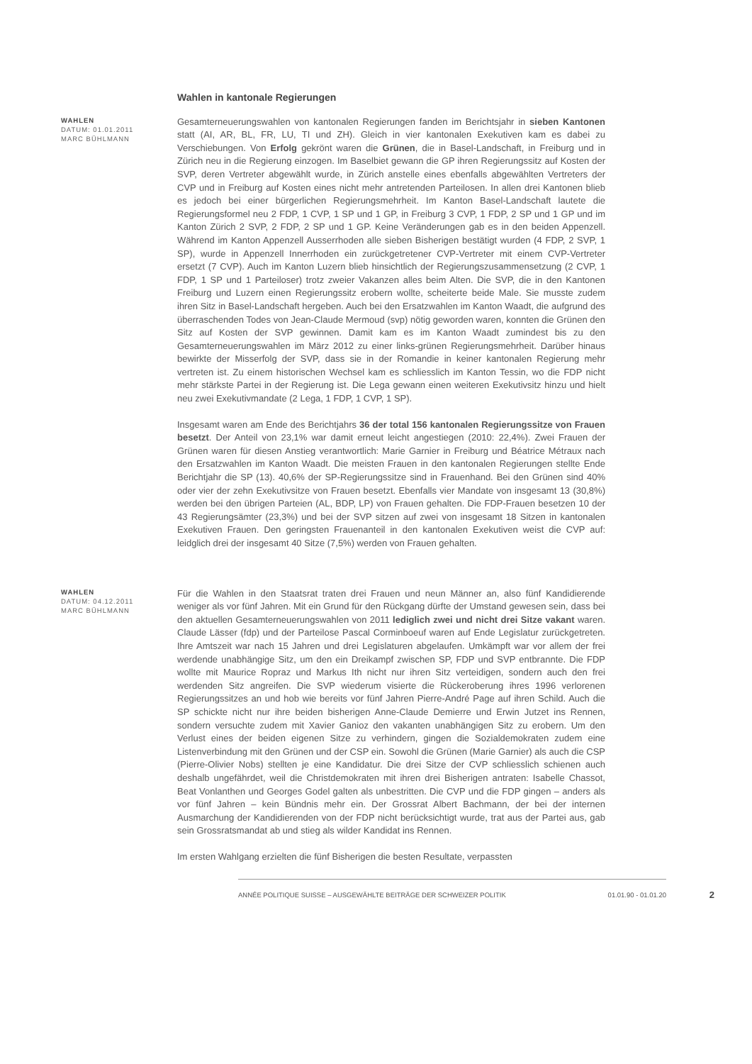Wahlen in kantonale Regierungen
WAHLEN
DATUM: 01.01.2011
MARC BÜHLMANN
Gesamterneuerungswahlen von kantonalen Regierungen fanden im Berichtsjahr in sieben Kantonen statt (AI, AR, BL, FR, LU, TI und ZH). Gleich in vier kantonalen Exekutiven kam es dabei zu Verschiebungen. Von Erfolg gekrönt waren die Grünen, die in Basel-Landschaft, in Freiburg und in Zürich neu in die Regierung einzogen. Im Baselbiet gewann die GP ihren Regierungssitz auf Kosten der SVP, deren Vertreter abgewählt wurde, in Zürich anstelle eines ebenfalls abgewählten Vertreters der CVP und in Freiburg auf Kosten eines nicht mehr antretenden Parteilosen. In allen drei Kantonen blieb es jedoch bei einer bürgerlichen Regierungsmehrheit. Im Kanton Basel-Landschaft lautete die Regierungsformel neu 2 FDP, 1 CVP, 1 SP und 1 GP, in Freiburg 3 CVP, 1 FDP, 2 SP und 1 GP und im Kanton Zürich 2 SVP, 2 FDP, 2 SP und 1 GP. Keine Veränderungen gab es in den beiden Appenzell. Während im Kanton Appenzell Ausserrhoden alle sieben Bisherigen bestätigt wurden (4 FDP, 2 SVP, 1 SP), wurde in Appenzell Innerrhoden ein zurückgetretener CVP-Vertreter mit einem CVP-Vertreter ersetzt (7 CVP). Auch im Kanton Luzern blieb hinsichtlich der Regierungszusammensetzung (2 CVP, 1 FDP, 1 SP und 1 Parteiloser) trotz zweier Vakanzen alles beim Alten. Die SVP, die in den Kantonen Freiburg und Luzern einen Regierungssitz erobern wollte, scheiterte beide Male. Sie musste zudem ihren Sitz in Basel-Landschaft hergeben. Auch bei den Ersatzwahlen im Kanton Waadt, die aufgrund des überraschenden Todes von Jean-Claude Mermoud (svp) nötig geworden waren, konnten die Grünen den Sitz auf Kosten der SVP gewinnen. Damit kam es im Kanton Waadt zumindest bis zu den Gesamterneuerungswahlen im März 2012 zu einer links-grünen Regierungsmehrheit. Darüber hinaus bewirkte der Misserfolg der SVP, dass sie in der Romandie in keiner kantonalen Regierung mehr vertreten ist. Zu einem historischen Wechsel kam es schliesslich im Kanton Tessin, wo die FDP nicht mehr stärkste Partei in der Regierung ist. Die Lega gewann einen weiteren Exekutivsitz hinzu und hielt neu zwei Exekutivmandate (2 Lega, 1 FDP, 1 CVP, 1 SP).
Insgesamt waren am Ende des Berichtjahrs 36 der total 156 kantonalen Regierungssitze von Frauen besetzt. Der Anteil von 23,1% war damit erneut leicht angestiegen (2010: 22,4%). Zwei Frauen der Grünen waren für diesen Anstieg verantwortlich: Marie Garnier in Freiburg und Béatrice Métraux nach den Ersatzwahlen im Kanton Waadt. Die meisten Frauen in den kantonalen Regierungen stellte Ende Berichtjahr die SP (13). 40,6% der SP-Regierungssitze sind in Frauenhand. Bei den Grünen sind 40% oder vier der zehn Exekutivsitze von Frauen besetzt. Ebenfalls vier Mandate von insgesamt 13 (30,8%) werden bei den übrigen Parteien (AL, BDP, LP) von Frauen gehalten. Die FDP-Frauen besetzen 10 der 43 Regierungsämter (23,3%) und bei der SVP sitzen auf zwei von insgesamt 18 Sitzen in kantonalen Exekutiven Frauen. Den geringsten Frauenanteil in den kantonalen Exekutiven weist die CVP auf: leidglich drei der insgesamt 40 Sitze (7,5%) werden von Frauen gehalten.
WAHLEN
DATUM: 04.12.2011
MARC BÜHLMANN
Für die Wahlen in den Staatsrat traten drei Frauen und neun Männer an, also fünf Kandidierende weniger als vor fünf Jahren. Mit ein Grund für den Rückgang dürfte der Umstand gewesen sein, dass bei den aktuellen Gesamterneuerungswahlen von 2011 lediglich zwei und nicht drei Sitze vakant waren. Claude Lässer (fdp) und der Parteilose Pascal Corminboeuf waren auf Ende Legislatur zurückgetreten. Ihre Amtszeit war nach 15 Jahren und drei Legislaturen abgelaufen. Umkämpft war vor allem der frei werdende unabhängige Sitz, um den ein Dreikampf zwischen SP, FDP und SVP entbrannte. Die FDP wollte mit Maurice Ropraz und Markus Ith nicht nur ihren Sitz verteidigen, sondern auch den frei werdenden Sitz angreifen. Die SVP wiederum visierte die Rückeroberung ihres 1996 verlorenen Regierungssitzes an und hob wie bereits vor fünf Jahren Pierre-André Page auf ihren Schild. Auch die SP schickte nicht nur ihre beiden bisherigen Anne-Claude Demierre und Erwin Jutzet ins Rennen, sondern versuchte zudem mit Xavier Ganioz den vakanten unabhängigen Sitz zu erobern. Um den Verlust eines der beiden eigenen Sitze zu verhindern, gingen die Sozialdemokraten zudem eine Listenverbindung mit den Grünen und der CSP ein. Sowohl die Grünen (Marie Garnier) als auch die CSP (Pierre-Olivier Nobs) stellten je eine Kandidatur. Die drei Sitze der CVP schliesslich schienen auch deshalb ungefährdet, weil die Christdemokraten mit ihren drei Bisherigen antraten: Isabelle Chassot, Beat Vonlanthen und Georges Godel galten als unbestritten. Die CVP und die FDP gingen – anders als vor fünf Jahren – kein Bündnis mehr ein. Der Grossrat Albert Bachmann, der bei der internen Ausmarchung der Kandidierenden von der FDP nicht berücksichtigt wurde, trat aus der Partei aus, gab sein Grossratsmandat ab und stieg als wilder Kandidat ins Rennen.
Im ersten Wahlgang erzielten die fünf Bisherigen die besten Resultate, verpassten
ANNÉE POLITIQUE SUISSE – AUSGEWÄHLTE BEITRÄGE DER SCHWEIZER POLITIK 01.01.90 - 01.01.20 2